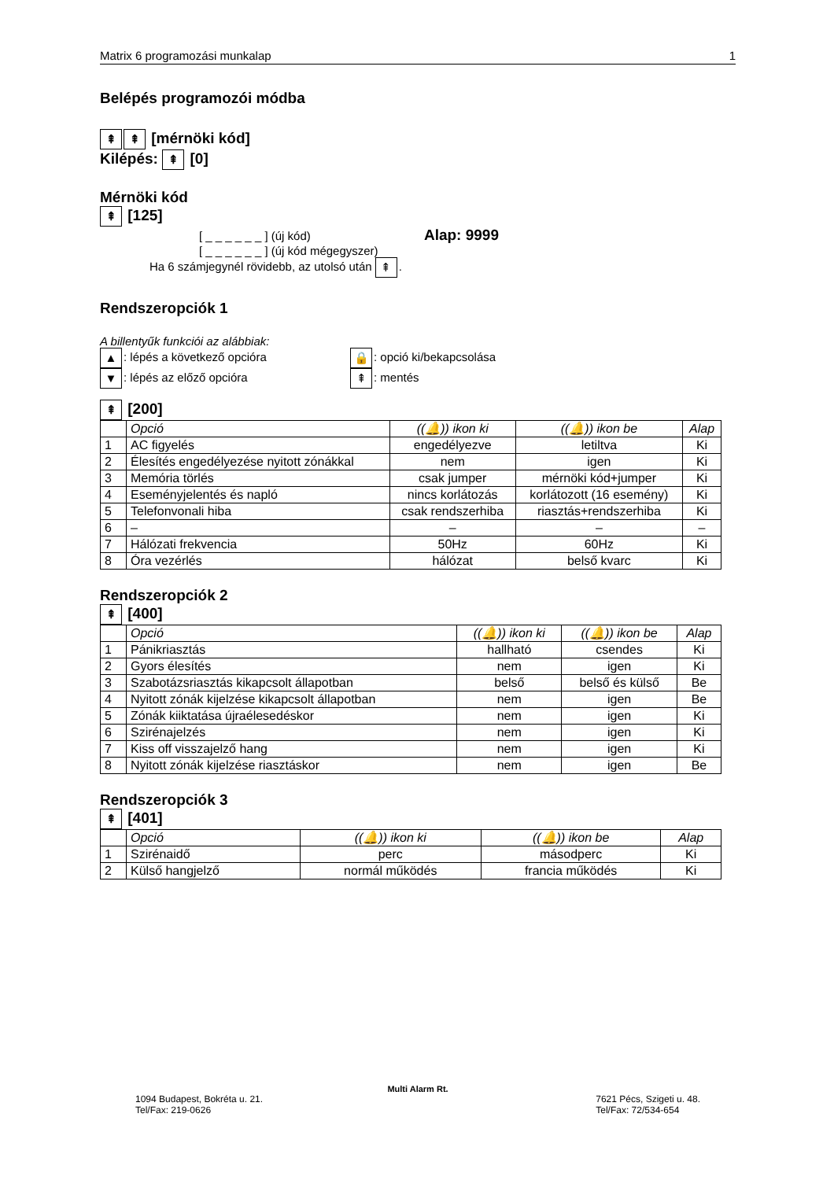Matrix 6 programozási munkalap 1
Belépés programozói módba
⇞ ⇞ [mérnöki kód]
Kilépés: ⇞ [0]
Mérnöki kód
⇞ [125]
[ _ _ _ _ _ _ ] (új kód) Alap: 9999
[ _ _ _ _ _ _ ] (új kód mégegyszer)
Ha 6 számjegynél rövidebb, az utolsó után ⇞.
Rendszeropciók 1
A billentyűk funkciói az alábbiak:
▲: lépés a következő opcióra
▼: lépés az előző opcióra
🔒: opció ki/bekapcsolása
⇞: mentés
⇞ [200]
| | Opció | ((🔔)) ikon ki | ((🔔)) ikon be | Alap |
| 1 | AC figyelés | engedélyezve | letiltva | Ki |
| 2 | Élesítés engedélyezése nyitott zónákkal | nem | igen | Ki |
| 3 | Memória törlés | csak jumper | mérnöki kód+jumper | Ki |
| 4 | Eseményjelentés és napló | nincs korlátozás | korlátozott (16 esemény) | Ki |
| 5 | Telefonvonali hiba | csak rendszerhiba | riasztás+rendszerhiba | Ki |
| 6 | – | – | – | – |
| 7 | Hálózati frekvencia | 50Hz | 60Hz | Ki |
| 8 | Óra vezérlés | hálózat | belső kvarc | Ki |
Rendszeropciók 2
⇞ [400]
| | Opció | ((🔔)) ikon ki | ((🔔)) ikon be | Alap |
| 1 | Pánikriasztás | hallható | csendes | Ki |
| 2 | Gyors élesítés | nem | igen | Ki |
| 3 | Szabotázsriasztás kikapcsolt állapotban | belső | belső és külső | Be |
| 4 | Nyitott zónák kijelzése kikapcsolt állapotban | nem | igen | Be |
| 5 | Zónák kiiktatása újraélesedéskor | nem | igen | Ki |
| 6 | Szirénajelzés | nem | igen | Ki |
| 7 | Kiss off visszajelző hang | nem | igen | Ki |
| 8 | Nyitott zónák kijelzése riasztáskor | nem | igen | Be |
Rendszeropciók 3
⇞ [401]
| | Opció | ((🔔)) ikon ki | ((🔔)) ikon be | Alap |
| 1 | Szirénaidő | perc | másodperc | Ki |
| 2 | Külső hangjelző | normál működés | francia működés | Ki |
Multi Alarm Rt.
1094 Budapest, Bokréta u. 21.
Tel/Fax: 219-0626 7621 Pécs, Szigeti u. 48.
Tel/Fax: 72/534-654